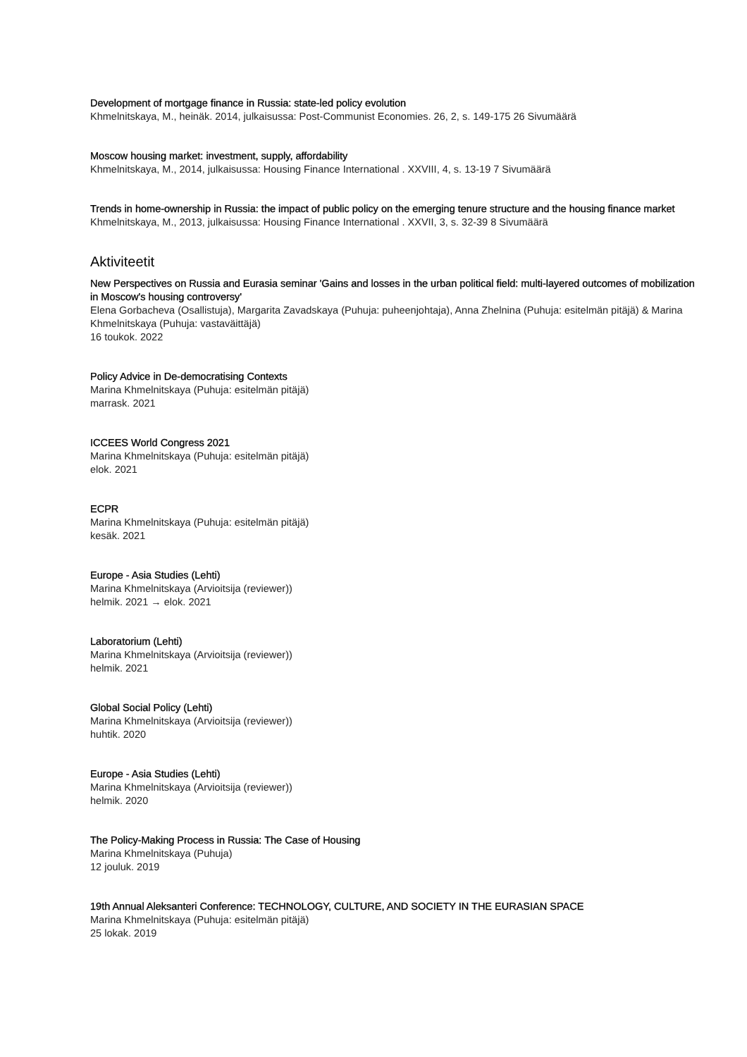Development of mortgage finance in Russia: state-led policy evolution
Khmelnitskaya, M., heinäk. 2014, julkaisussa: Post-Communist Economies. 26, 2, s. 149-175 26 Sivumäärä
Moscow housing market: investment, supply, affordability
Khmelnitskaya, M., 2014, julkaisussa: Housing Finance International . XXVIII, 4, s. 13-19 7 Sivumäärä
Trends in home-ownership in Russia: the impact of public policy on the emerging tenure structure and the housing finance market
Khmelnitskaya, M., 2013, julkaisussa: Housing Finance International . XXVII, 3, s. 32-39 8 Sivumäärä
Aktiviteetit
New Perspectives on Russia and Eurasia seminar 'Gains and losses in the urban political field: multi-layered outcomes of mobilization in Moscow's housing controversy'
Elena Gorbacheva (Osallistuja), Margarita Zavadskaya (Puhuja: puheenjohtaja), Anna Zhelnina (Puhuja: esitelmän pitäjä) & Marina Khmelnitskaya (Puhuja: vastaväittäjä)
16 toukok. 2022
Policy Advice in De-democratising Contexts
Marina Khmelnitskaya (Puhuja: esitelmän pitäjä)
marrask. 2021
ICCEES World Congress 2021
Marina Khmelnitskaya (Puhuja: esitelmän pitäjä)
elok. 2021
ECPR
Marina Khmelnitskaya (Puhuja: esitelmän pitäjä)
kesäk. 2021
Europe - Asia Studies (Lehti)
Marina Khmelnitskaya (Arvioitsija (reviewer))
helmik. 2021 → elok. 2021
Laboratorium (Lehti)
Marina Khmelnitskaya (Arvioitsija (reviewer))
helmik. 2021
Global Social Policy (Lehti)
Marina Khmelnitskaya (Arvioitsija (reviewer))
huhtik. 2020
Europe - Asia Studies (Lehti)
Marina Khmelnitskaya (Arvioitsija (reviewer))
helmik. 2020
The Policy-Making Process in Russia: The Case of Housing
Marina Khmelnitskaya (Puhuja)
12 jouluk. 2019
19th Annual Aleksanteri Conference: TECHNOLOGY, CULTURE, AND SOCIETY IN THE EURASIAN SPACE
Marina Khmelnitskaya (Puhuja: esitelmän pitäjä)
25 lokak. 2019